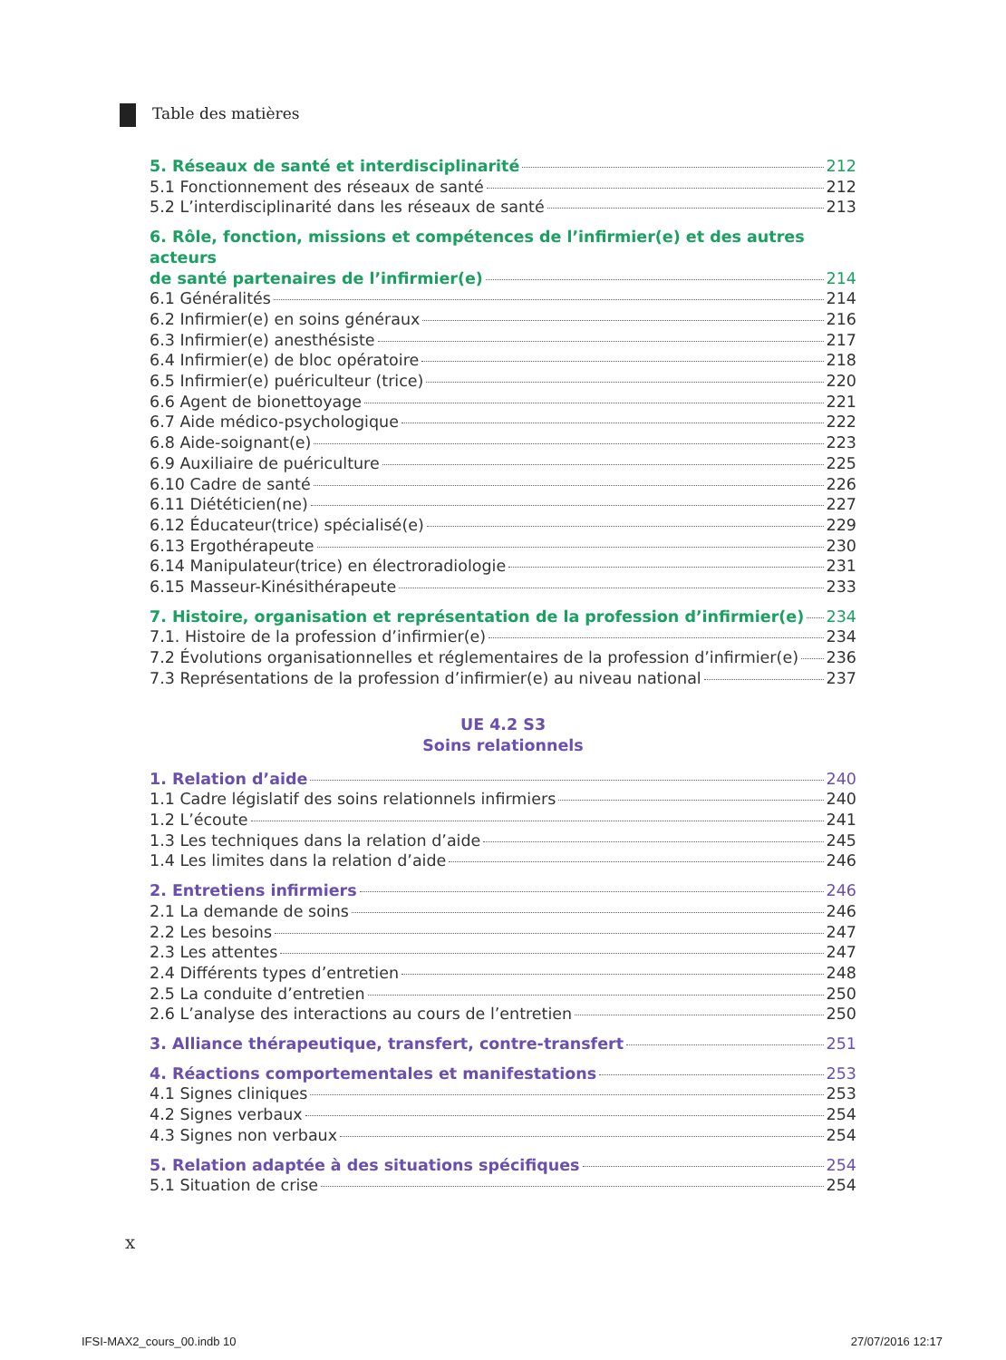Table des matières
5. Réseaux de santé et interdisciplinarité 212
5.1 Fonctionnement des réseaux de santé 212
5.2 L’interdisciplinarité dans les réseaux de santé 213
6. Rôle, fonction, missions et compétences de l’infirmier(e) et des autres acteurs
de santé partenaires de l’infirmier(e) 214
6.1 Généralités 214
6.2 Infirmier(e) en soins généraux 216
6.3 Infirmier(e) anesthésiste 217
6.4 Infirmier(e) de bloc opératoire 218
6.5 Infirmier(e) puériculteur (trice) 220
6.6 Agent de bionettoyage 221
6.7 Aide médico-psychologique 222
6.8 Aide-soignant(e) 223
6.9 Auxiliaire de puériculture 225
6.10 Cadre de santé 226
6.11 Diététicien(ne) 227
6.12 Éducateur(trice) spécialisé(e) 229
6.13 Ergothérapeute 230
6.14 Manipulateur(trice) en électroradiologie 231
6.15 Masseur-Kinésithérapeute 233
7. Histoire, organisation et représentation de la profession d’infirmier(e) 234
7.1. Histoire de la profession d’infirmier(e) 234
7.2 Évolutions organisationnelles et réglementaires de la profession d’infirmier(e) 236
7.3 Représentations de la profession d’infirmier(e) au niveau national 237
UE 4.2 S3
Soins relationnels
1. Relation d’aide 240
1.1 Cadre législatif des soins relationnels infirmiers 240
1.2 L’écoute 241
1.3 Les techniques dans la relation d’aide 245
1.4 Les limites dans la relation d’aide 246
2. Entretiens infirmiers 246
2.1 La demande de soins 246
2.2 Les besoins 247
2.3 Les attentes 247
2.4 Différents types d’entretien 248
2.5 La conduite d’entretien 250
2.6 L’analyse des interactions au cours de l’entretien 250
3. Alliance thérapeutique, transfert, contre-transfert 251
4. Réactions comportementales et manifestations 253
4.1 Signes cliniques 253
4.2 Signes verbaux 254
4.3 Signes non verbaux 254
5. Relation adaptée à des situations spécifiques 254
5.1 Situation de crise 254
x
IFSI-MAX2_cours_00.indb 10 27/07/2016 12:17